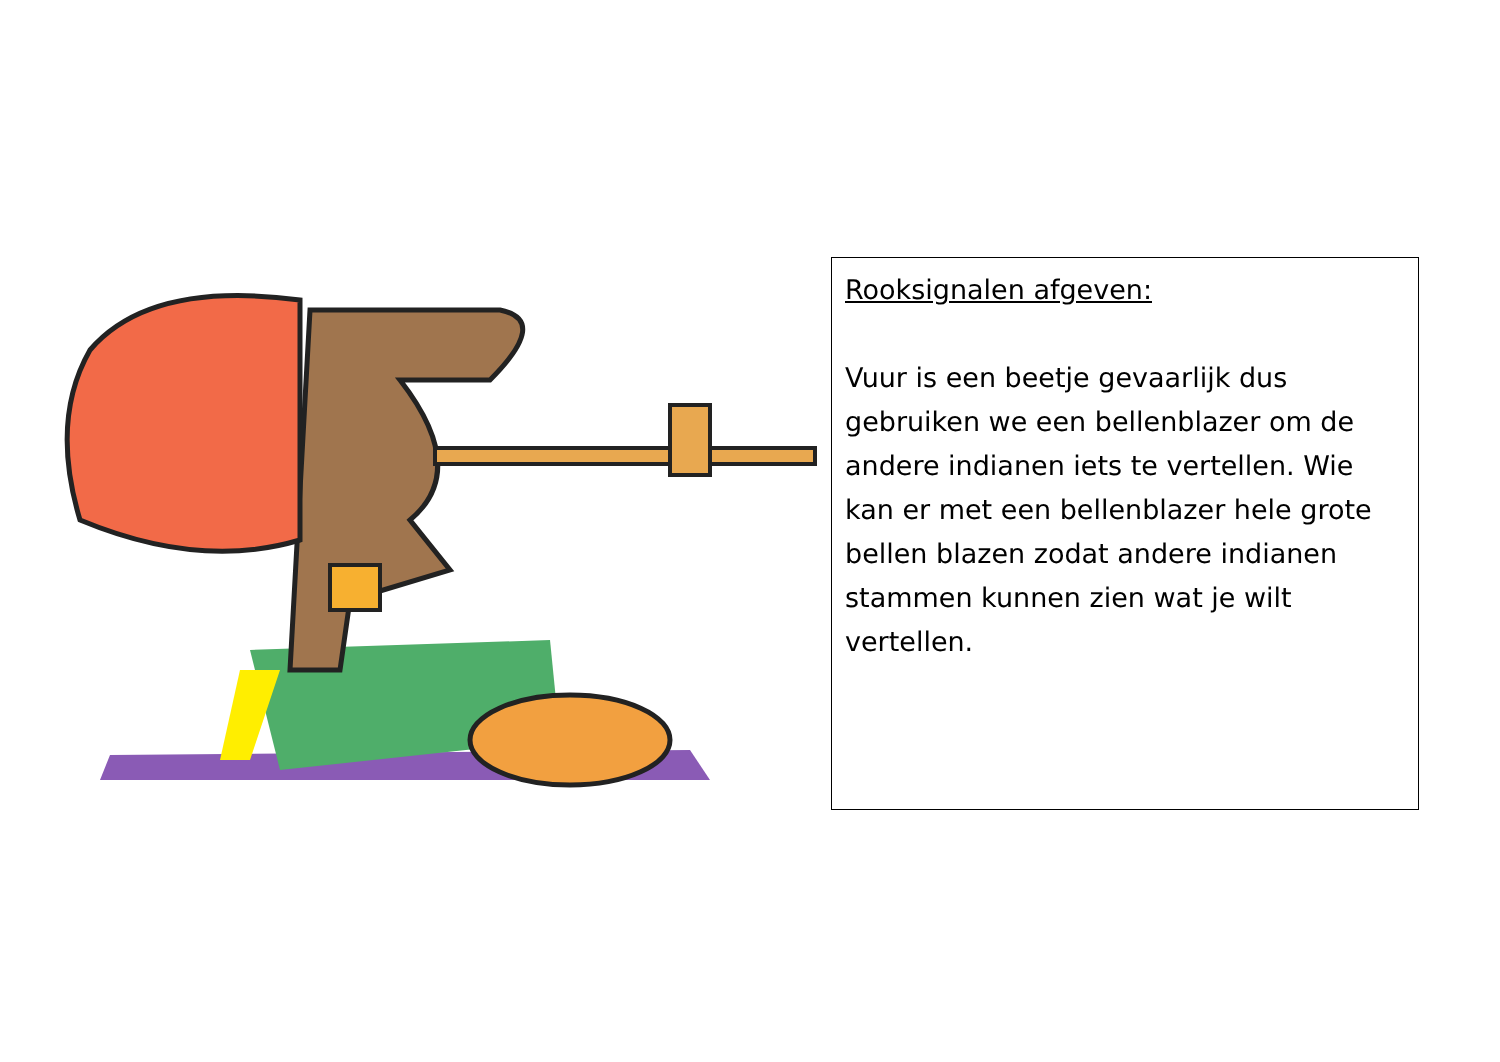Rooksignalen afgeven:
Vuur is een beetje gevaarlijk dus gebruiken we een bellenblazer om de andere indianen iets te vertellen. Wie kan er met een bellenblazer hele grote bellen blazen zodat andere indianen stammen kunnen zien wat je wilt vertellen.